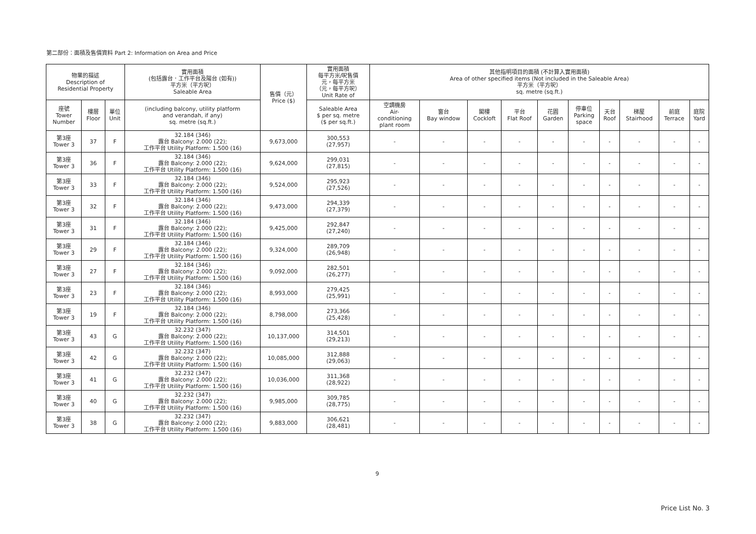第二部份：面積及售價資料 Part 2: Information on Area and Price
| 物業的描述 Description of Residential Property | | | 實用面積 (包括露台．工作平台及陽台 (如有)) 平方米（平方呎） Saleable Area | 售價（元） Price ($) | 實用面積 每平方米/呎售價 元，每平方米 （元，每平方呎） Unit Rate of | 其他指明項目的面積 (不計算入實用面積) Area of other specified items (Not included in the Saleable Area) 平方米（平方呎） sq. metre (sq.ft.) | | | | | | | | | |
| --- | --- | --- | --- | --- | --- | --- | --- | --- | --- | --- | --- | --- | --- | --- | --- |
| 座號 Tower Number | 樓層 Floor | 單位 Unit | (including balcony, utility platform and verandah, if any) sq. metre (sq.ft.) | | Saleable Area $ per sq. metre ($ per sq.ft.) | 空調機房 Air- conditioning plant room | 窗台 Bay window | 閣樓 Cockloft | 平台 Flat Roof | 花園 Garden | 停車位 Parking space | 天台 Roof | 梯屋 Stairhood | 前庭 Terrace | 庭院 Yard |
| 第3座 Tower 3 | 37 | F | 32.184 (346) 露台 Balcony: 2.000 (22); 工作平台 Utility Platform: 1.500 (16) | 9,673,000 | 300,553 (27,957) | - | - | - | - | - | - | - | - | - | - |
| 第3座 Tower 3 | 36 | F | 32.184 (346) 露台 Balcony: 2.000 (22); 工作平台 Utility Platform: 1.500 (16) | 9,624,000 | 299,031 (27,815) | - | - | - | - | - | - | - | - | - | - |
| 第3座 Tower 3 | 33 | F | 32.184 (346) 露台 Balcony: 2.000 (22); 工作平台 Utility Platform: 1.500 (16) | 9,524,000 | 295,923 (27,526) | - | - | - | - | - | - | - | - | - | - |
| 第3座 Tower 3 | 32 | F | 32.184 (346) 露台 Balcony: 2.000 (22); 工作平台 Utility Platform: 1.500 (16) | 9,473,000 | 294,339 (27,379) | - | - | - | - | - | - | - | - | - | - |
| 第3座 Tower 3 | 31 | F | 32.184 (346) 露台 Balcony: 2.000 (22); 工作平台 Utility Platform: 1.500 (16) | 9,425,000 | 292,847 (27,240) | - | - | - | - | - | - | - | - | - | - |
| 第3座 Tower 3 | 29 | F | 32.184 (346) 露台 Balcony: 2.000 (22); 工作平台 Utility Platform: 1.500 (16) | 9,324,000 | 289,709 (26,948) | - | - | - | - | - | - | - | - | - | - |
| 第3座 Tower 3 | 27 | F | 32.184 (346) 露台 Balcony: 2.000 (22); 工作平台 Utility Platform: 1.500 (16) | 9,092,000 | 282,501 (26,277) | - | - | - | - | - | - | - | - | - | - |
| 第3座 Tower 3 | 23 | F | 32.184 (346) 露台 Balcony: 2.000 (22); 工作平台 Utility Platform: 1.500 (16) | 8,993,000 | 279,425 (25,991) | - | - | - | - | - | - | - | - | - | - |
| 第3座 Tower 3 | 19 | F | 32.184 (346) 露台 Balcony: 2.000 (22); 工作平台 Utility Platform: 1.500 (16) | 8,798,000 | 273,366 (25,428) | - | - | - | - | - | - | - | - | - | - |
| 第3座 Tower 3 | 43 | G | 32.232 (347) 露台 Balcony: 2.000 (22); 工作平台 Utility Platform: 1.500 (16) | 10,137,000 | 314,501 (29,213) | - | - | - | - | - | - | - | - | - | - |
| 第3座 Tower 3 | 42 | G | 32.232 (347) 露台 Balcony: 2.000 (22); 工作平台 Utility Platform: 1.500 (16) | 10,085,000 | 312,888 (29,063) | - | - | - | - | - | - | - | - | - | - |
| 第3座 Tower 3 | 41 | G | 32.232 (347) 露台 Balcony: 2.000 (22); 工作平台 Utility Platform: 1.500 (16) | 10,036,000 | 311,368 (28,922) | - | - | - | - | - | - | - | - | - | - |
| 第3座 Tower 3 | 40 | G | 32.232 (347) 露台 Balcony: 2.000 (22); 工作平台 Utility Platform: 1.500 (16) | 9,985,000 | 309,785 (28,775) | - | - | - | - | - | - | - | - | - | - |
| 第3座 Tower 3 | 38 | G | 32.232 (347) 露台 Balcony: 2.000 (22); 工作平台 Utility Platform: 1.500 (16) | 9,883,000 | 306,621 (28,481) | - | - | - | - | - | - | - | - | - | - |
9
Price List No. 3